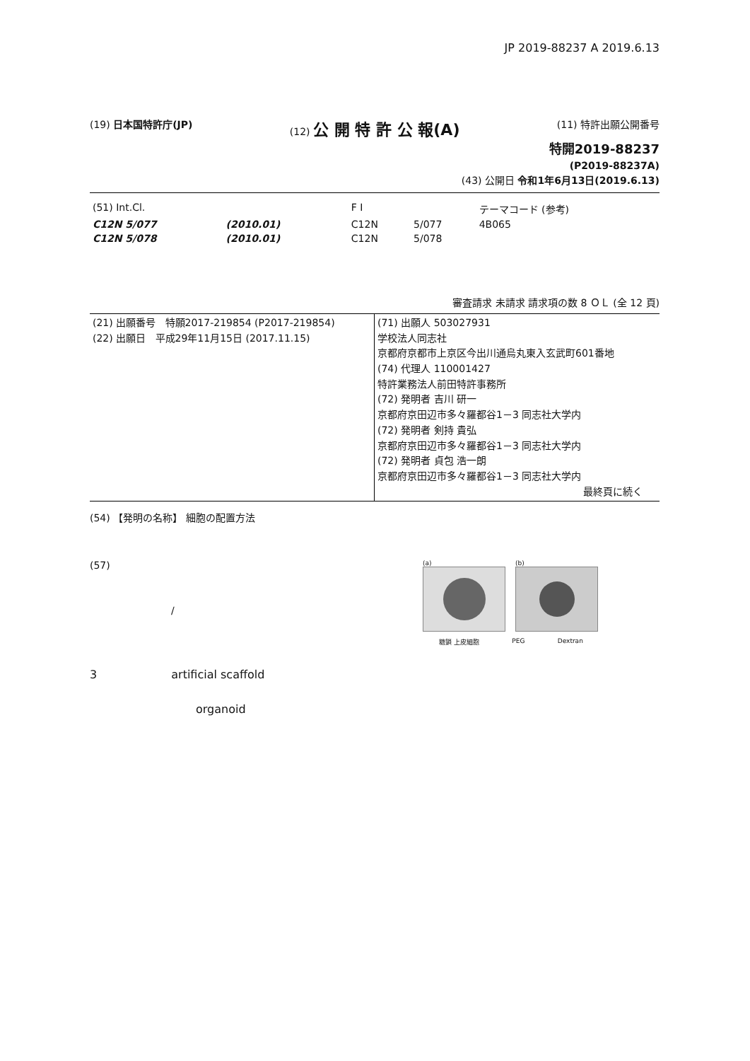JP 2019-88237 A 2019.6.13
(19) 日本国特許庁(JP) (12) 公 開 特 許 公 報(A)
(11) 特許出願公開番号
特開2019-88237
(P2019-88237A)
(43) 公開日 令和1年6月13日(2019.6.13)
| (51) Int.Cl. | | | F I | | テーマコード (参考) |
| C12N 5/077 | (2010.01) | | C12N | 5/077 | 4B065 |
| C12N 5/078 | (2010.01) | | C12N | 5/078 | |
審査請求 未請求 請求項の数 8 ＯＬ (全 12 頁)
| (21) 出願番号 特願2017-219854 (P2017-219854) (22) 出願日 平成29年11月15日 (2017.11.15) | (71) 出願人 503027931 学校法人同志社 京都府京都市上京区今出川通烏丸東入玄武町601番地 (74) 代理人 110001427 特許業務法人前田特許事務所 (72) 発明者 吉川 研一 京都府京田辺市多々羅都谷1－3 同志社大学内 (72) 発明者 剣持 貴弘 京都府京田辺市多々羅都谷1－3 同志社大学内 (72) 発明者 貞包 浩一朗 京都府京田辺市多々羅都谷1－3 同志社大学内 最終頁に続く |
(54) 【発明の名称】 細胞の配置方法
(57)
/
(a) (b)
糖鎖 上皮細胞 PEG Dextran
3 artificial scaffold
organoid